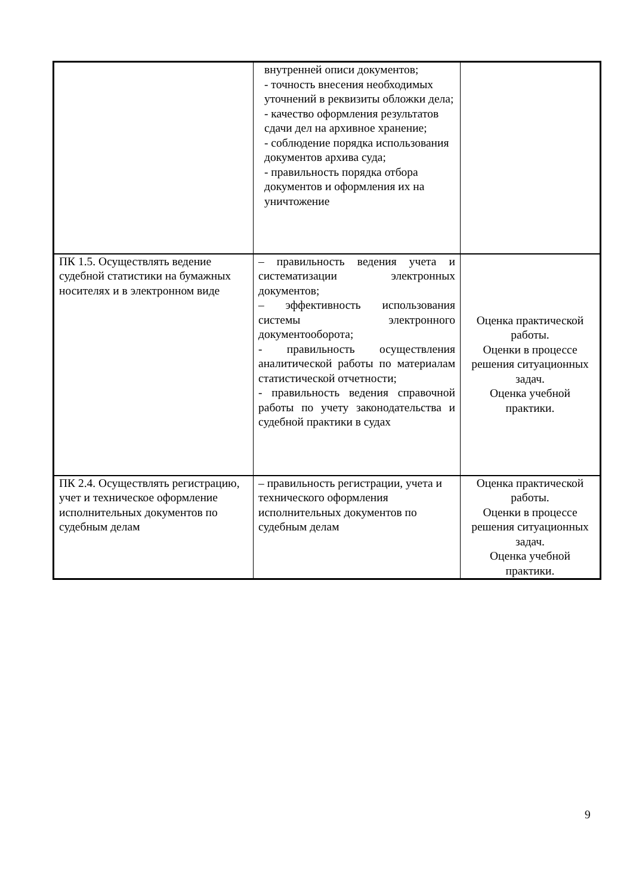| | внутренней описи документов; - точность внесения необходимых уточнений в реквизиты обложки дела; - качество оформления результатов сдачи дел на архивное хранение; - соблюдение порядка использования документов архива суда; - правильность порядка отбора документов и оформления их на уничтожение | |
| ПК 1.5. Осуществлять ведение судебной статистики на бумажных носителях и в электронном виде | – правильность ведения учета и систематизации электронных документов; – эффективность использования системы электронного документооборота; - правильность осуществления аналитической работы по материалам статистической отчетности; - правильность ведения справочной работы по учету законодательства и судебной практики в судах | Оценка практической работы. Оценки в процессе решения ситуационных задач. Оценка учебной практики. |
| ПК 2.4. Осуществлять регистрацию, учет и техническое оформление исполнительных документов по судебным делам | – правильность регистрации, учета и технического оформления исполнительных документов по судебным делам | Оценка практической работы. Оценки в процессе решения ситуационных задач. Оценка учебной практики. |
9